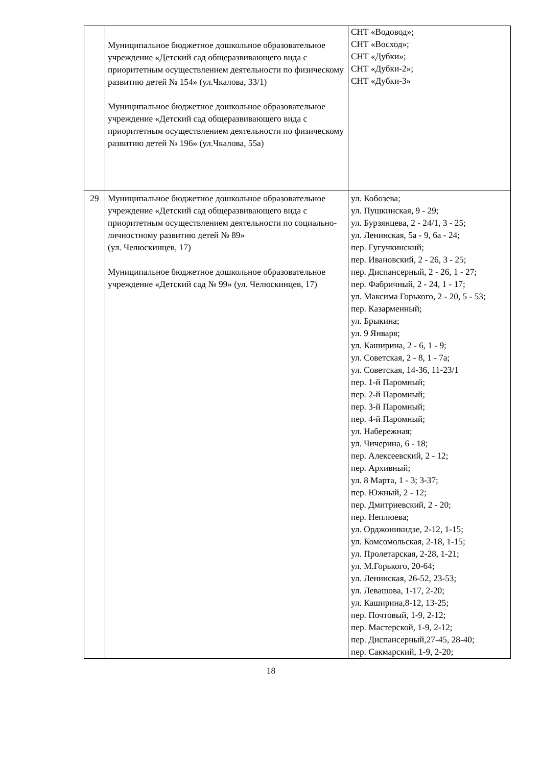| | Муниципальное бюджетное дошкольное образовательное учреждение «Детский сад общеразвивающего вида с приоритетным осуществлением деятельности по физическому развитию детей № 154» (ул.Чкалова, 33/1) Муниципальное бюджетное дошкольное образовательное учреждение «Детский сад общеразвивающего вида с приоритетным осуществлением деятельности по физическому развитию детей № 196» (ул.Чкалова, 55а) | СНТ «Водовод»; СНТ «Восход»; СНТ «Дубки»; СНТ «Дубки-2»; СНТ «Дубки-3» |
| 29 | Муниципальное бюджетное дошкольное образовательное учреждение «Детский сад общеразвивающего вида с приоритетным осуществлением деятельности по социально-личностному развитию детей № 89» (ул. Челюскинцев, 17) Муниципальное бюджетное дошкольное образовательное учреждение «Детский сад № 99» (ул. Челюскинцев, 17) | ул. Кобозева; ул. Пушкинская, 9 - 29; ул. Бурзянцева, 2 - 24/1, 3 - 25; ул. Ленинская, 5а - 9, 6а - 24; пер. Гугучкинский; пер. Ивановский, 2 - 26, 3 - 25; пер. Диспансерный, 2 - 26, 1 - 27; пер. Фабричный, 2 - 24, 1 - 17; ул. Максима Горького, 2 - 20, 5 - 53; пер. Казарменный; ул. Брыкина; ул. 9 Января; ул. Каширина, 2 - 6, 1 - 9; ул. Советская, 2 - 8, 1 - 7а; ул. Советская, 14-36, 11-23/1 пер. 1-й Паромный; пер. 2-й Паромный; пер. 3-й Паромный; пер. 4-й Паромный; ул. Набережная; ул. Чичерина, 6 - 18; пер. Алексеевский, 2 - 12; пер. Архивный; ул. 8 Марта, 1 - 3; 3-37; пер. Южный, 2 - 12; пер. Дмитриевский, 2 - 20; пер. Неплюева; ул. Орджоникидзе, 2-12, 1-15; ул. Комсомольская, 2-18, 1-15; ул. Пролетарская, 2-28, 1-21; ул. М.Горького, 20-64; ул. Ленинская, 26-52, 23-53; ул. Левашова, 1-17, 2-20; ул. Каширина,8-12, 13-25; пер. Почтовый, 1-9, 2-12; пер. Мастерской, 1-9, 2-12; пер. Диспансерный,27-45, 28-40; пер. Сакмарский, 1-9, 2-20; |
18